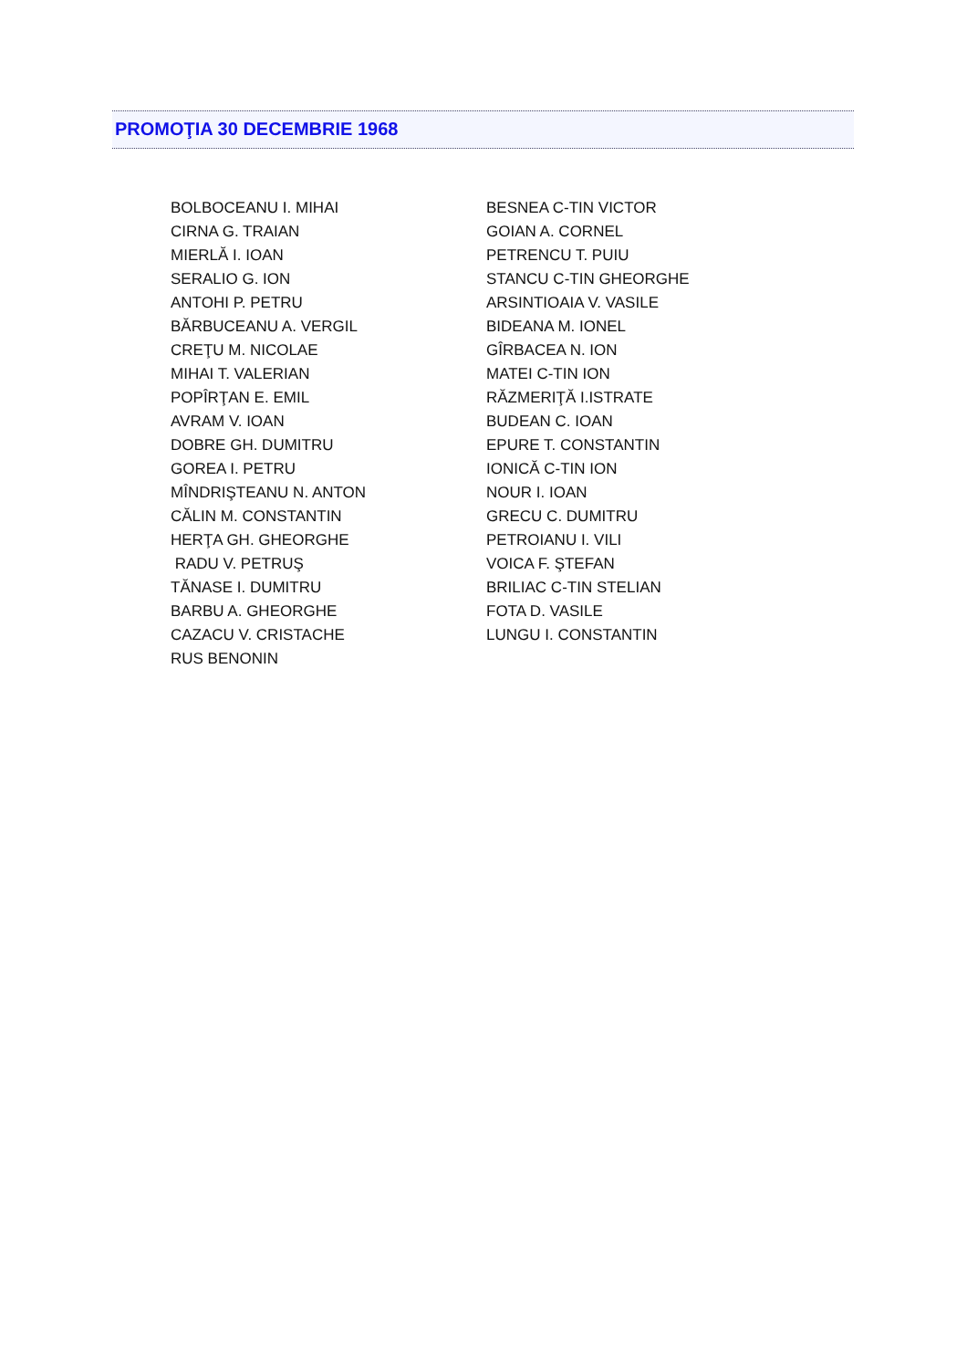PROMOŢIA 30 DECEMBRIE 1968
| BOLBOCEANU I. MIHAI | BESNEA C-TIN VICTOR |
| CIRNA G. TRAIAN | GOIAN A. CORNEL |
| MIERLĂ I. IOAN | PETRENCU T. PUIU |
| SERALIO G. ION | STANCU C-TIN GHEORGHE |
| ANTOHI P. PETRU | ARSINTIOAIA V. VASILE |
| BĂRBUCEANU A. VERGIL | BIDEANA M. IONEL |
| CREŢU M. NICOLAE | GÎRBACEA N. ION |
| MIHAI T. VALERIAN | MATEI C-TIN ION |
| POPÎRŢAN E. EMIL | RĂZMERIŢĂ I.ISTRATE |
| AVRAM V. IOAN | BUDEAN C. IOAN |
| DOBRE GH. DUMITRU | EPURE T. CONSTANTIN |
| GOREA I. PETRU | IONICĂ C-TIN ION |
| MÎNDRIŞTEANU N. ANTON | NOUR I. IOAN |
| CĂLIN M. CONSTANTIN | GRECU C. DUMITRU |
| HERŢA GH. GHEORGHE | PETROIANU I. VILI |
| RADU V. PETRUŞ | VOICA F. ŞTEFAN |
| TĂNASE I. DUMITRU | BRILIAC C-TIN STELIAN |
| BARBU A. GHEORGHE | FOTA D. VASILE |
| CAZACU V. CRISTACHE | LUNGU I. CONSTANTIN |
| RUS BENONIN | |